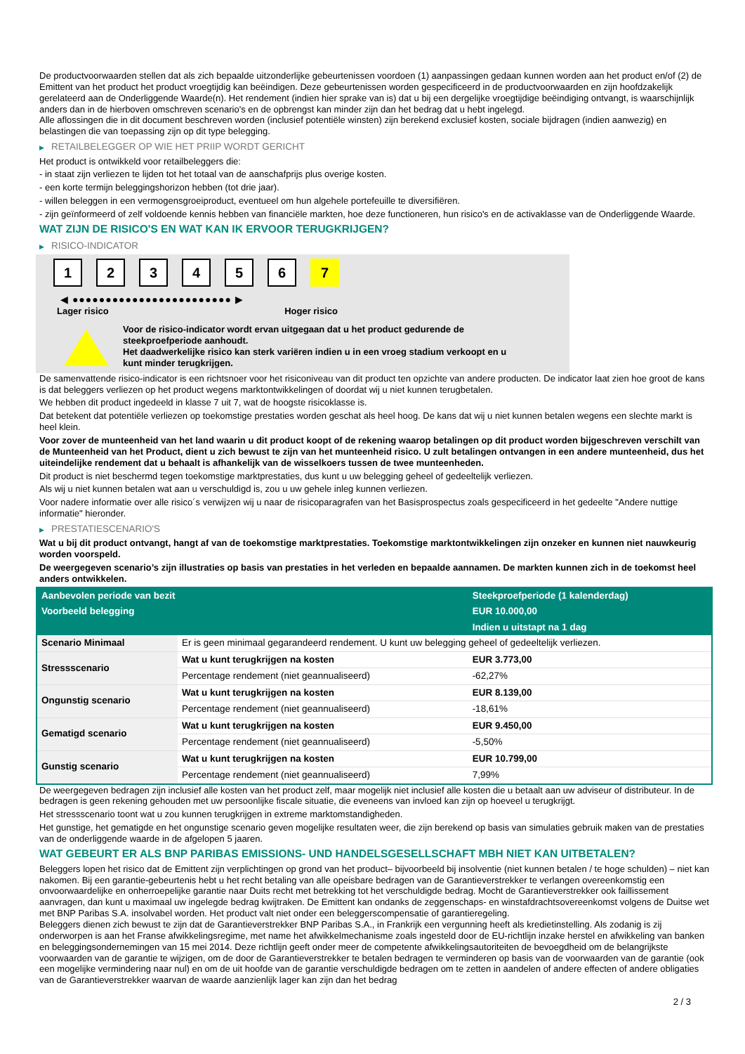De productvoorwaarden stellen dat als zich bepaalde uitzonderlijke gebeurtenissen voordoen (1) aanpassingen gedaan kunnen worden aan het product en/of (2) de Emittent van het product het product vroegtijdig kan beëindigen. Deze gebeurtenissen worden gespecificeerd in de productvoorwaarden en zijn hoofdzakelijk gerelateerd aan de Onderliggende Waarde(n). Het rendement (indien hier sprake van is) dat u bij een dergelijke vroegtijdige beëindiging ontvangt, is waarschijnlijk anders dan in de hierboven omschreven scenario's en de opbrengst kan minder zijn dan het bedrag dat u hebt ingelegd.
Alle aflossingen die in dit document beschreven worden (inclusief potentiële winsten) zijn berekend exclusief kosten, sociale bijdragen (indien aanwezig) en belastingen die van toepassing zijn op dit type belegging.
▶ RETAILBELEGGER OP WIE HET PRIIP WORDT GERICHT
Het product is ontwikkeld voor retailbeleggers die:
- in staat zijn verliezen te lijden tot het totaal van de aanschafprijs plus overige kosten.
- een korte termijn beleggingshorizon hebben (tot drie jaar).
- willen beleggen in een vermogensgroeiproduct, eventueel om hun algehele portefeuille te diversifiëren.
- zijn geïnformeerd of zelf voldoende kennis hebben van financiële markten, hoe deze functioneren, hun risico's en de activaklasse van de Onderliggende Waarde.
WAT ZIJN DE RISICO'S EN WAT KAN IK ERVOOR TERUGKRIJGEN?
▶ RISICO-INDICATOR
1 2 3 4 5 6 7
◀ ●●●●●●●●●●●●●●●●●●●●●●●● ▶
Lager risico Hoger risico
Voor de risico-indicator wordt ervan uitgegaan dat u het product gedurende de
steekproefperiode aanhoudt.
Het daadwerkelijke risico kan sterk variëren indien u in een vroeg stadium verkoopt en u
kunt minder terugkrijgen.
De samenvattende risico-indicator is een richtsnoer voor het risiconiveau van dit product ten opzichte van andere producten. De indicator laat zien hoe groot de kans is dat beleggers verliezen op het product wegens marktontwikkelingen of doordat wij u niet kunnen terugbetalen.
We hebben dit product ingedeeld in klasse 7 uit 7, wat de hoogste risicoklasse is.
Dat betekent dat potentiële verliezen op toekomstige prestaties worden geschat als heel hoog. De kans dat wij u niet kunnen betalen wegens een slechte markt is heel klein.
Voor zover de munteenheid van het land waarin u dit product koopt of de rekening waarop betalingen op dit product worden bijgeschreven verschilt van de Munteenheid van het Product, dient u zich bewust te zijn van het munteenheid risico. U zult betalingen ontvangen in een andere munteenheid, dus het uiteindelijke rendement dat u behaalt is afhankelijk van de wisselkoers tussen de twee munteenheden.
Dit product is niet beschermd tegen toekomstige marktprestaties, dus kunt u uw belegging geheel of gedeeltelijk verliezen.
Als wij u niet kunnen betalen wat aan u verschuldigd is, zou u uw gehele inleg kunnen verliezen.
Voor nadere informatie over alle risico´s verwijzen wij u naar de risicoparagrafen van het Basisprospectus zoals gespecificeerd in het gedeelte "Andere nuttige informatie" hieronder.
▶ PRESTATIESCENARIO'S
Wat u bij dit product ontvangt, hangt af van de toekomstige marktprestaties. Toekomstige marktontwikkelingen zijn onzeker en kunnen niet nauwkeurig worden voorspeld.
De weergegeven scenario’s zijn illustraties op basis van prestaties in het verleden en bepaalde aannamen. De markten kunnen zich in de toekomst heel anders ontwikkelen.
| Aanbevolen periode van bezit | | Steekproefperiode (1 kalenderdag) |
| --- | --- | --- |
| Voorbeeld belegging | | EUR 10.000,00 |
| | | Indien u uitstapt na 1 dag |
| Scenario Minimaal | Er is geen minimaal gegarandeerd rendement. U kunt uw belegging geheel of gedeeltelijk verliezen. | |
| Stressscenario | Wat u kunt terugkrijgen na kosten | EUR 3.773,00 |
| | Percentage rendement (niet geannualiseerd) | -62,27% |
| Ongunstig scenario | Wat u kunt terugkrijgen na kosten | EUR 8.139,00 |
| | Percentage rendement (niet geannualiseerd) | -18,61% |
| Gematigd scenario | Wat u kunt terugkrijgen na kosten | EUR 9.450,00 |
| | Percentage rendement (niet geannualiseerd) | -5,50% |
| Gunstig scenario | Wat u kunt terugkrijgen na kosten | EUR 10.799,00 |
| | Percentage rendement (niet geannualiseerd) | 7,99% |
De weergegeven bedragen zijn inclusief alle kosten van het product zelf, maar mogelijk niet inclusief alle kosten die u betaalt aan uw adviseur of distributeur. In de bedragen is geen rekening gehouden met uw persoonlijke fiscale situatie, die eveneens van invloed kan zijn op hoeveel u terugkrijgt.
Het stressscenario toont wat u zou kunnen terugkrijgen in extreme marktomstandigheden.
Het gunstige, het gematigde en het ongunstige scenario geven mogelijke resultaten weer, die zijn berekend op basis van simulaties gebruik maken van de prestaties van de onderliggende waarde in de afgelopen 5 jaaren.
WAT GEBEURT ER ALS BNP PARIBAS EMISSIONS- UND HANDELSGESELLSCHAFT MBH NIET KAN UITBETALEN?
Beleggers lopen het risico dat de Emittent zijn verplichtingen op grond van het product– bijvoorbeeld bij insolventie (niet kunnen betalen / te hoge schulden) – niet kan nakomen. Bij een garantie-gebeurtenis hebt u het recht betaling van alle opeisbare bedragen van de Garantieverstrekker te verlangen overeenkomstig een onvoorwaardelijke en onherroepelijke garantie naar Duits recht met betrekking tot het verschuldigde bedrag. Mocht de Garantieverstrekker ook faillissement aanvragen, dan kunt u maximaal uw ingelegde bedrag kwijtraken. De Emittent kan ondanks de zeggenschaps- en winstafdrachtsovereenkomst volgens de Duitse wet met BNP Paribas S.A. insolvabel worden. Het product valt niet onder een beleggerscompensatie of garantieregeling.
Beleggers dienen zich bewust te zijn dat de Garantieverstrekker BNP Paribas S.A., in Frankrijk een vergunning heeft als kredietinstelling. Als zodanig is zij onderworpen is aan het Franse afwikkelingsregime, met name het afwikkelmechanisme zoals ingesteld door de EU-richtlijn inzake herstel en afwikkeling van banken en beleggingsondernemingen van 15 mei 2014. Deze richtlijn geeft onder meer de competente afwikkelingsautoriteiten de bevoegdheid om de belangrijkste voorwaarden van de garantie te wijzigen, om de door de Garantieverstrekker te betalen bedragen te verminderen op basis van de voorwaarden van de garantie (ook een mogelijke vermindering naar nul) en om de uit hoofde van de garantie verschuldigde bedragen om te zetten in aandelen of andere effecten of andere obligaties van de Garantieverstrekker waarvan de waarde aanzienlijk lager kan zijn dan het bedrag
2 / 3